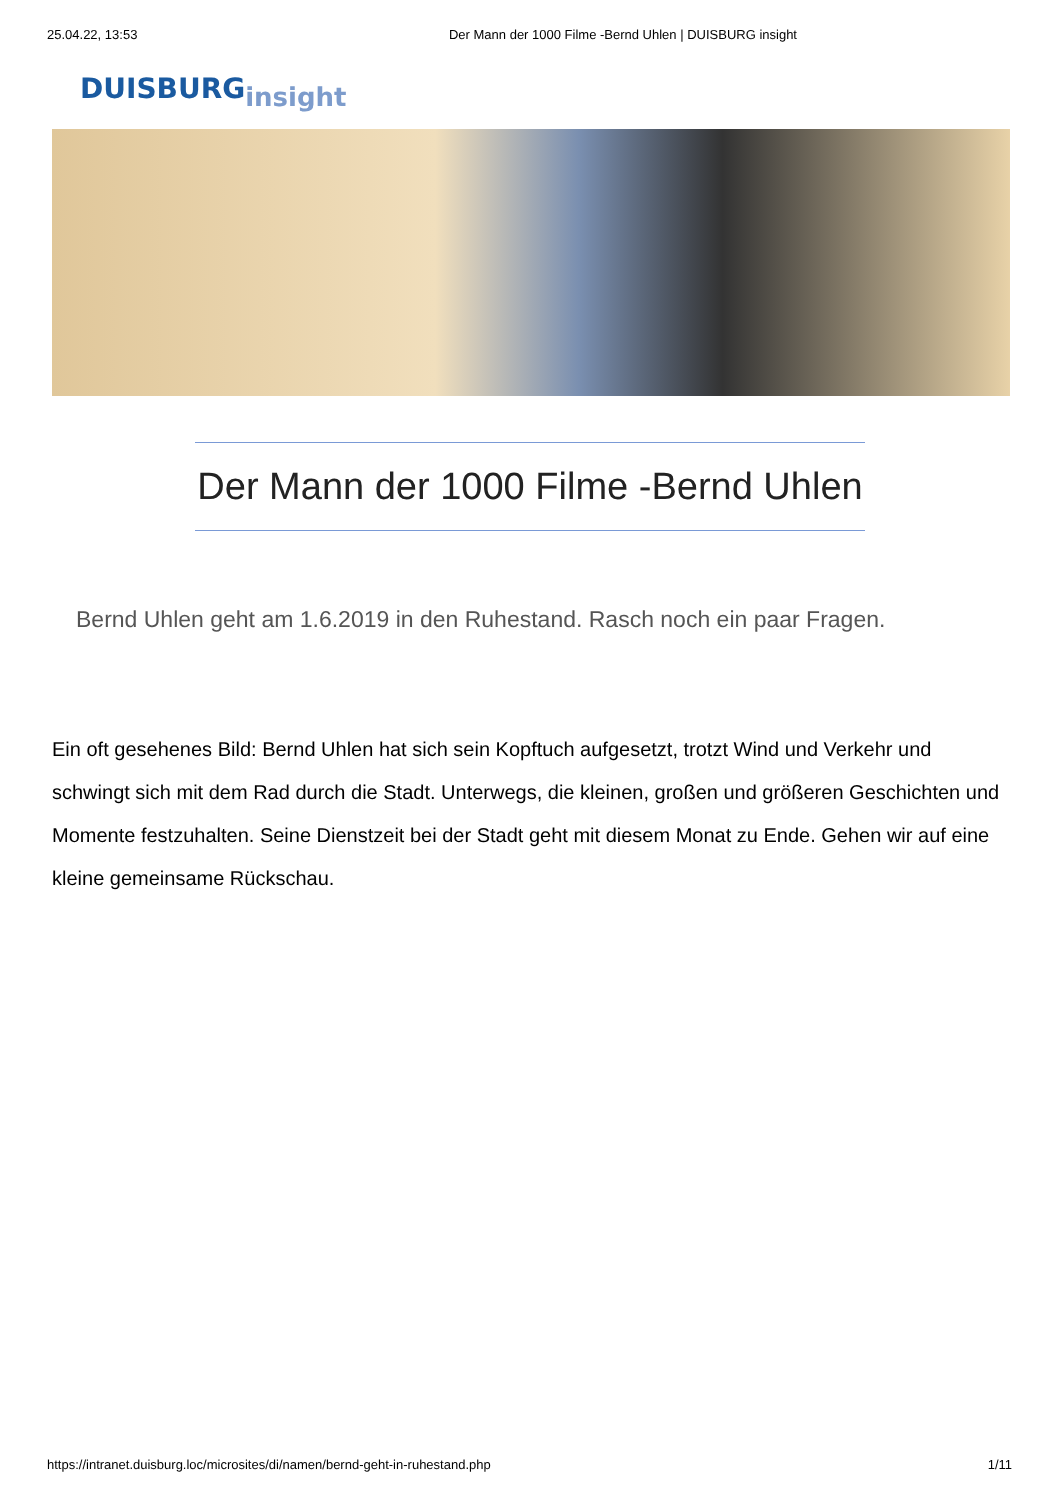25.04.22, 13:53 Der Mann der 1000 Filme -Bernd Uhlen | DUISBURG insight
DUISBURGinsight
Der Mann der 1000 Filme -Bernd Uhlen
Bernd Uhlen geht am 1.6.2019 in den Ruhestand. Rasch noch ein paar Fragen.
Ein oft gesehenes Bild: Bernd Uhlen hat sich sein Kopftuch aufgesetzt, trotzt Wind und Verkehr und schwingt sich mit dem Rad durch die Stadt. Unterwegs, die kleinen, großen und größeren Geschichten und Momente festzuhalten. Seine Dienstzeit bei der Stadt geht mit diesem Monat zu Ende. Gehen wir auf eine kleine gemeinsame Rückschau.
https://intranet.duisburg.loc/microsites/di/namen/bernd-geht-in-ruhestand.php 1/11